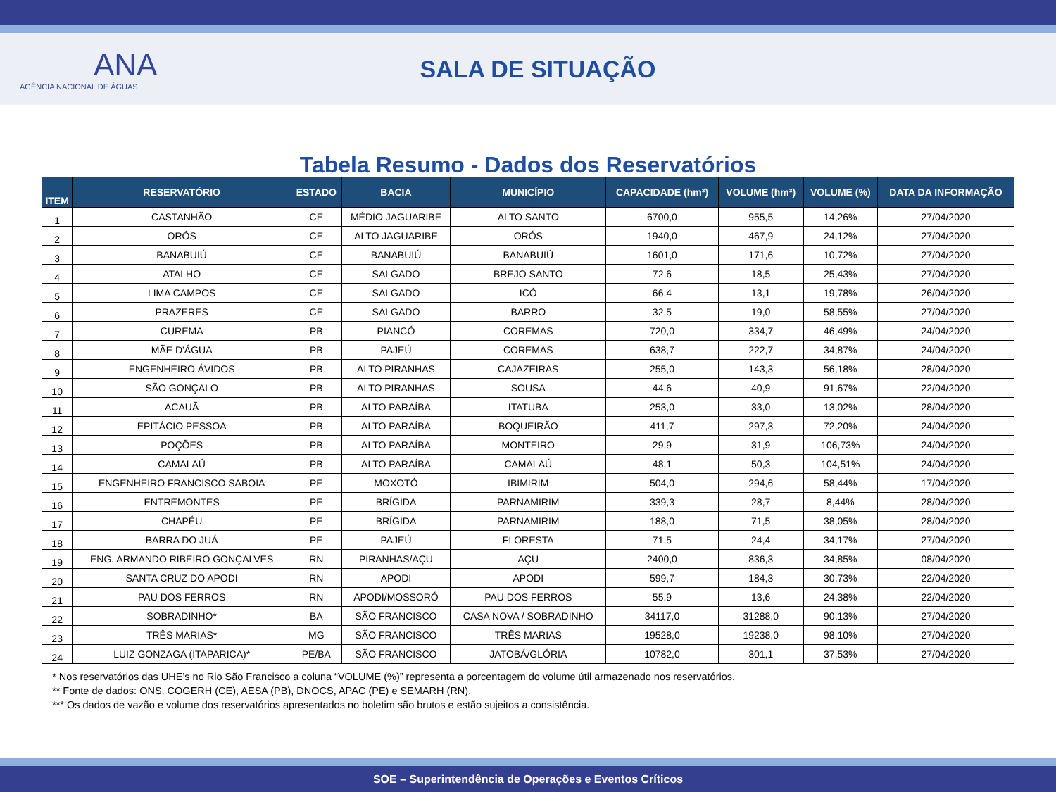ANA
AGÊNCIA NACIONAL DE ÁGUAS
SALA DE SITUAÇÃO
Tabela Resumo - Dados dos Reservatórios
| ITEM | RESERVATÓRIO | ESTADO | BACIA | MUNICÍPIO | CAPACIDADE (hm³) | VOLUME (hm³) | VOLUME (%) | DATA DA INFORMAÇÃO |
| --- | --- | --- | --- | --- | --- | --- | --- | --- |
| 1 | CASTANHÃO | CE | MÉDIO JAGUARIBE | ALTO SANTO | 6700,0 | 955,5 | 14,26% | 27/04/2020 |
| 2 | ORÓS | CE | ALTO JAGUARIBE | ORÓS | 1940,0 | 467,9 | 24,12% | 27/04/2020 |
| 3 | BANABUIÚ | CE | BANABUIÚ | BANABUIÚ | 1601,0 | 171,6 | 10,72% | 27/04/2020 |
| 4 | ATALHO | CE | SALGADO | BREJO SANTO | 72,6 | 18,5 | 25,43% | 27/04/2020 |
| 5 | LIMA CAMPOS | CE | SALGADO | ICÓ | 66,4 | 13,1 | 19,78% | 26/04/2020 |
| 6 | PRAZERES | CE | SALGADO | BARRO | 32,5 | 19,0 | 58,55% | 27/04/2020 |
| 7 | CUREMA | PB | PIANCÓ | COREMAS | 720,0 | 334,7 | 46,49% | 24/04/2020 |
| 8 | MÃE D'ÁGUA | PB | PAJEÚ | COREMAS | 638,7 | 222,7 | 34,87% | 24/04/2020 |
| 9 | ENGENHEIRO ÁVIDOS | PB | ALTO PIRANHAS | CAJAZEIRAS | 255,0 | 143,3 | 56,18% | 28/04/2020 |
| 10 | SÃO GONÇALO | PB | ALTO PIRANHAS | SOUSA | 44,6 | 40,9 | 91,67% | 22/04/2020 |
| 11 | ACAUÃ | PB | ALTO PARAÍBA | ITATUBA | 253,0 | 33,0 | 13,02% | 28/04/2020 |
| 12 | EPITÁCIO PESSOA | PB | ALTO PARAÍBA | BOQUEIRÃO | 411,7 | 297,3 | 72,20% | 24/04/2020 |
| 13 | POÇÕES | PB | ALTO PARAÍBA | MONTEIRO | 29,9 | 31,9 | 106,73% | 24/04/2020 |
| 14 | CAMALAÚ | PB | ALTO PARAÍBA | CAMALAÚ | 48,1 | 50,3 | 104,51% | 24/04/2020 |
| 15 | ENGENHEIRO FRANCISCO SABOIA | PE | MOXOTÓ | IBIMIRIM | 504,0 | 294,6 | 58,44% | 17/04/2020 |
| 16 | ENTREMONTES | PE | BRÍGIDA | PARNAMIRIM | 339,3 | 28,7 | 8,44% | 28/04/2020 |
| 17 | CHAPÉU | PE | BRÍGIDA | PARNAMIRIM | 188,0 | 71,5 | 38,05% | 28/04/2020 |
| 18 | BARRA DO JUÁ | PE | PAJEÚ | FLORESTA | 71,5 | 24,4 | 34,17% | 27/04/2020 |
| 19 | ENG. ARMANDO RIBEIRO GONÇALVES | RN | PIRANHAS/AÇU | AÇU | 2400,0 | 836,3 | 34,85% | 08/04/2020 |
| 20 | SANTA CRUZ DO APODI | RN | APODI | APODI | 599,7 | 184,3 | 30,73% | 22/04/2020 |
| 21 | PAU DOS FERROS | RN | APODI/MOSSORÓ | PAU DOS FERROS | 55,9 | 13,6 | 24,38% | 22/04/2020 |
| 22 | SOBRADINHO* | BA | SÃO FRANCISCO | CASA NOVA / SOBRADINHO | 34117,0 | 31288,0 | 90,13% | 27/04/2020 |
| 23 | TRÊS MARIAS* | MG | SÃO FRANCISCO | TRÊS MARIAS | 19528,0 | 19238,0 | 98,10% | 27/04/2020 |
| 24 | LUIZ GONZAGA (ITAPARICA)* | PE/BA | SÃO FRANCISCO | JATOBÁ/GLÓRIA | 10782,0 | 301,1 | 37,53% | 27/04/2020 |
* Nos reservatórios das UHE’s no Rio São Francisco a coluna “VOLUME (%)” representa a porcentagem do volume útil armazenado nos reservatórios.
** Fonte de dados: ONS, COGERH (CE), AESA (PB), DNOCS, APAC (PE) e SEMARH (RN).
*** Os dados de vazão e volume dos reservatórios apresentados no boletim são brutos e estão sujeitos a consistência.
SOE – Superintendência de Operações e Eventos Críticos